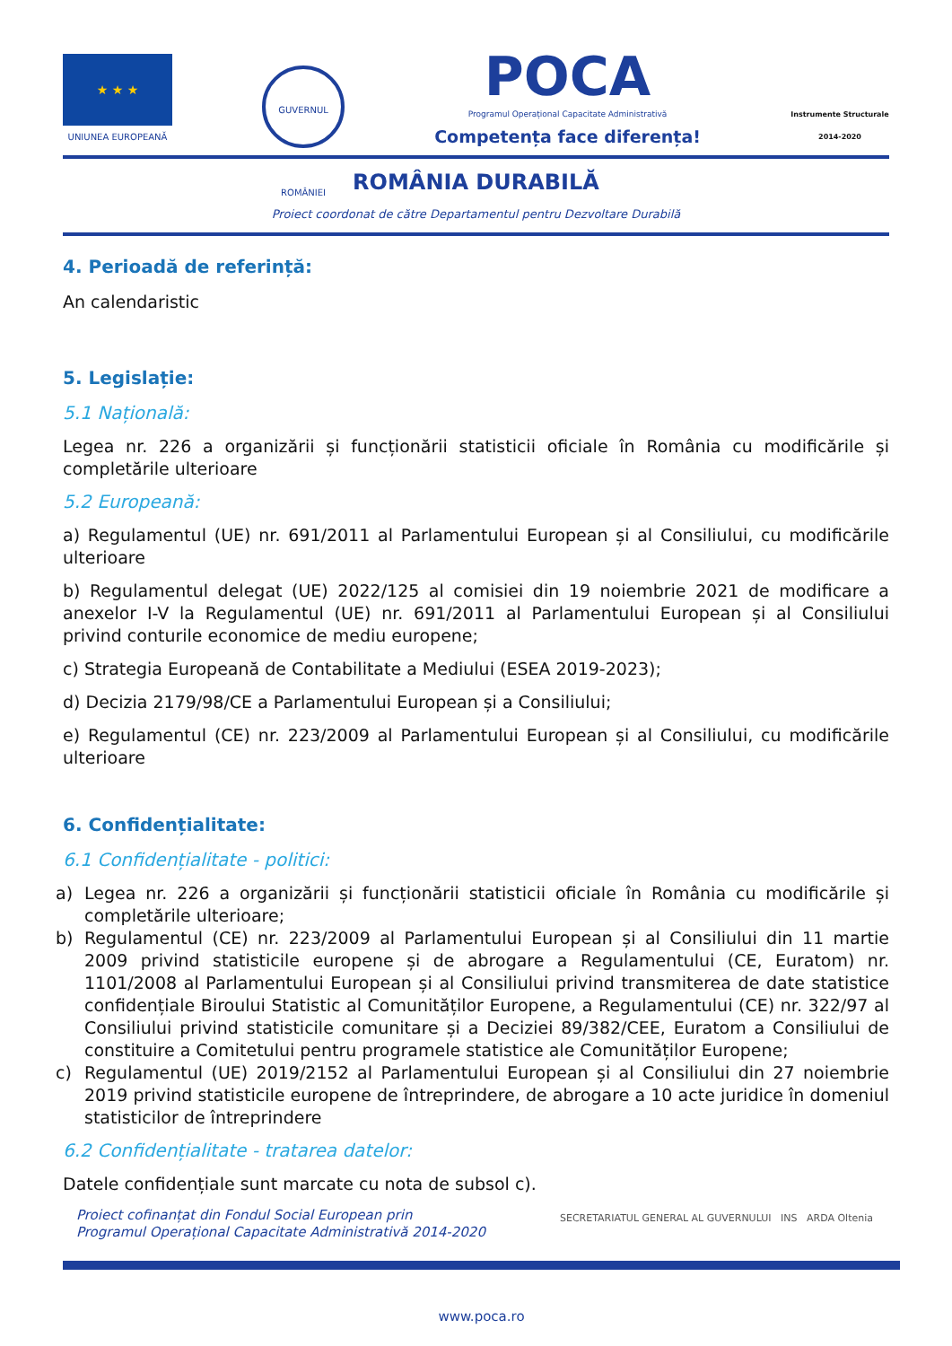★ ★ ★
UNIUNEA EUROPEANĂ
GUVERNUL ROMÂNIEI
POCA
Programul Operațional Capacitate Administrativă
Competența face diferența!
Instrumente Structurale
2014-2020
ROMÂNIA DURABILĂ
Proiect coordonat de către Departamentul pentru Dezvoltare Durabilă
4. Perioadă de referință:
An calendaristic
5. Legislație:
5.1 Națională:
Legea nr. 226 a organizării și funcționării statisticii oficiale în România cu modificările și completările ulterioare
5.2 Europeană:
a) Regulamentul (UE) nr. 691/2011 al Parlamentului European și al Consiliului, cu modificările ulterioare
b) Regulamentul delegat (UE) 2022/125 al comisiei din 19 noiembrie 2021 de modificare a anexelor I-V la Regulamentul (UE) nr. 691/2011 al Parlamentului European și al Consiliului privind conturile economice de mediu europene;
c) Strategia Europeană de Contabilitate a Mediului (ESEA 2019-2023);
d) Decizia 2179/98/CE a Parlamentului European și a Consiliului;
e) Regulamentul (CE) nr. 223/2009 al Parlamentului European și al Consiliului, cu modificările ulterioare
6. Confidențialitate:
6.1 Confidențialitate - politici:
a) Legea nr. 226 a organizării și funcționării statisticii oficiale în România cu modificările și completările ulterioare;
b) Regulamentul (CE) nr. 223/2009 al Parlamentului European și al Consiliului din 11 martie 2009 privind statisticile europene și de abrogare a Regulamentului (CE, Euratom) nr. 1101/2008 al Parlamentului European și al Consiliului privind transmiterea de date statistice confidențiale Biroului Statistic al Comunităților Europene, a Regulamentului (CE) nr. 322/97 al Consiliului privind statisticile comunitare și a Deciziei 89/382/CEE, Euratom a Consiliului de constituire a Comitetului pentru programele statistice ale Comunităților Europene;
c) Regulamentul (UE) 2019/2152 al Parlamentului European și al Consiliului din 27 noiembrie 2019 privind statisticile europene de întreprindere, de abrogare a 10 acte juridice în domeniul statisticilor de întreprindere
6.2 Confidențialitate - tratarea datelor:
Datele confidențiale sunt marcate cu nota de subsol c).
Proiect cofinanțat din Fondul Social European prin
Programul Operațional Capacitate Administrativă 2014-2020
SECRETARIATUL GENERAL AL GUVERNULUI INS ARDA Oltenia
www.poca.ro